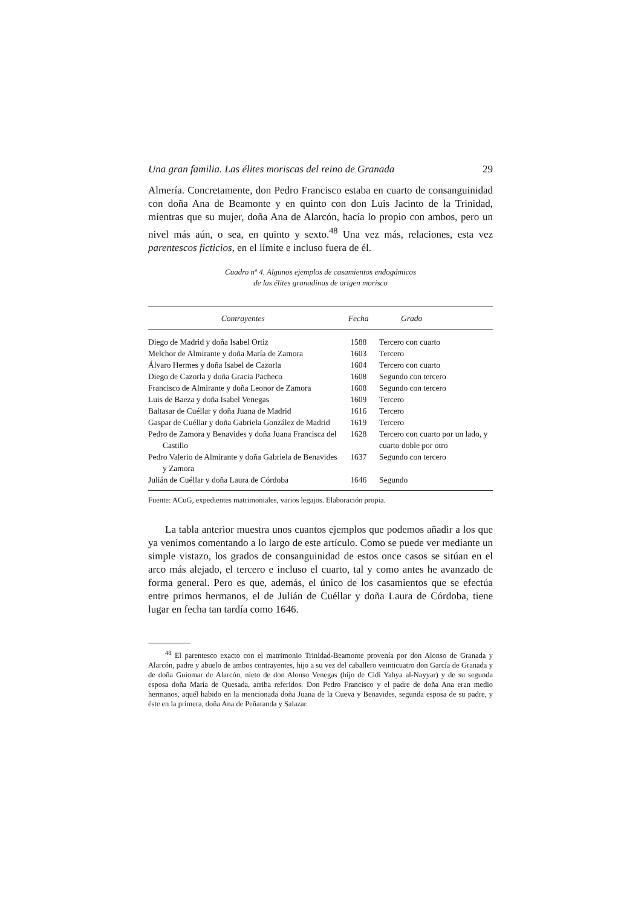Una gran familia. Las élites moriscas del reino de Granada 29
Almería. Concretamente, don Pedro Francisco estaba en cuarto de consanguinidad con doña Ana de Beamonte y en quinto con don Luis Jacinto de la Trinidad, mientras que su mujer, doña Ana de Alarcón, hacía lo propio con ambos, pero un nivel más aún, o sea, en quinto y sexto.<sup>48</sup> Una vez más, relaciones, esta vez parentescos ficticios, en el límite e incluso fuera de él.
Cuadro nº 4. Algunos ejemplos de casamientos endogámicos
de las élites granadinas de origen morisco
| Contrayentes | Fecha | Grado |
| --- | --- | --- |
| Diego de Madrid y doña Isabel Ortiz | 1588 | Tercero con cuarto |
| Melchor de Almirante y doña María de Zamora | 1603 | Tercero |
| Álvaro Hermes y doña Isabel de Cazorla | 1604 | Tercero con cuarto |
| Diego de Cazorla y doña Gracia Pacheco | 1608 | Segundo con tercero |
| Francisco de Almirante y doña Leonor de Zamora | 1608 | Segundo con tercero |
| Luis de Baeza y doña Isabel Venegas | 1609 | Tercero |
| Baltasar de Cuéllar y doña Juana de Madrid | 1616 | Tercero |
| Gaspar de Cuéllar y doña Gabriela González de Madrid | 1619 | Tercero |
| Pedro de Zamora y Benavides y doña Juana Francisca del Castillo | 1628 | Tercero con cuarto por un lado, y cuarto doble por otro |
| Pedro Valerio de Almirante y doña Gabriela de Benavides y Zamora | 1637 | Segundo con tercero |
| Julián de Cuéllar y doña Laura de Córdoba | 1646 | Segundo |
Fuente: ACuG, expedientes matrimoniales, varios legajos. Elaboración propia.
La tabla anterior muestra unos cuantos ejemplos que podemos añadir a los que ya venimos comentando a lo largo de este artículo. Como se puede ver mediante un simple vistazo, los grados de consanguinidad de estos once casos se sitúan en el arco más alejado, el tercero e incluso el cuarto, tal y como antes he avanzado de forma general. Pero es que, además, el único de los casamientos que se efectúa entre primos hermanos, el de Julián de Cuéllar y doña Laura de Córdoba, tiene lugar en fecha tan tardía como 1646.
<sup>48</sup> El parentesco exacto con el matrimonio Trinidad-Beamonte provenía por don Alonso de Granada y Alarcón, padre y abuelo de ambos contrayentes, hijo a su vez del caballero veinticuatro don García de Granada y de doña Guiomar de Alarcón, nieto de don Alonso Venegas (hijo de Cidi Yahya al-Nayyar) y de su segunda esposa doña María de Quesada, arriba referidos. Don Pedro Francisco y el padre de doña Ana eran medio hermanos, aquél habido en la mencionada doña Juana de la Cueva y Benavides, segunda esposa de su padre, y éste en la primera, doña Ana de Peñaranda y Salazar.